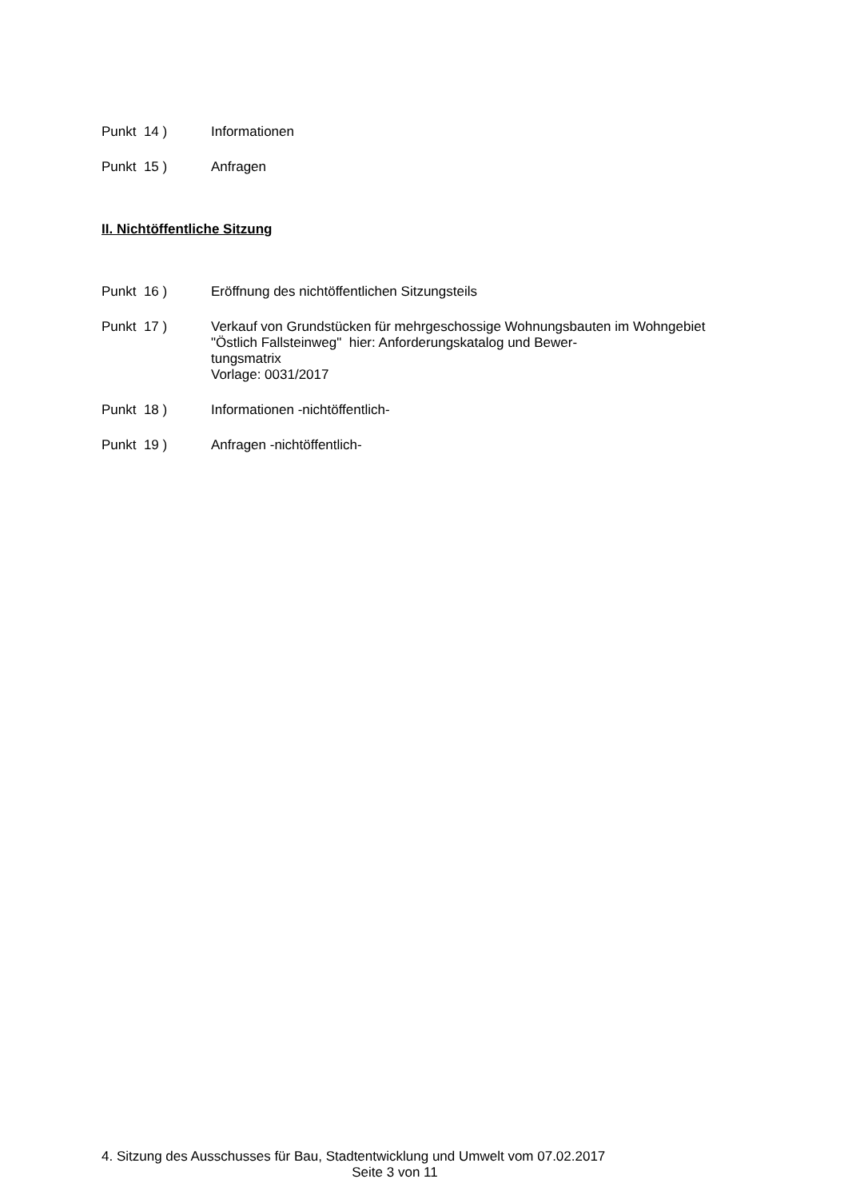Punkt 14 ) Informationen
Punkt 15 ) Anfragen
II. Nichtöffentliche Sitzung
Punkt 16 ) Eröffnung des nichtöffentlichen Sitzungsteils
Punkt 17 ) Verkauf von Grundstücken für mehrgeschossige Wohnungsbauten im Wohngebiet "Östlich Fallsteinweg" hier: Anforderungskatalog und Bewer-
tungsmatrix
Vorlage: 0031/2017
Punkt 18 ) Informationen -nichtöffentlich-
Punkt 19 ) Anfragen -nichtöffentlich-
4. Sitzung des Ausschusses für Bau, Stadtentwicklung und Umwelt vom 07.02.2017
Seite 3 von 11